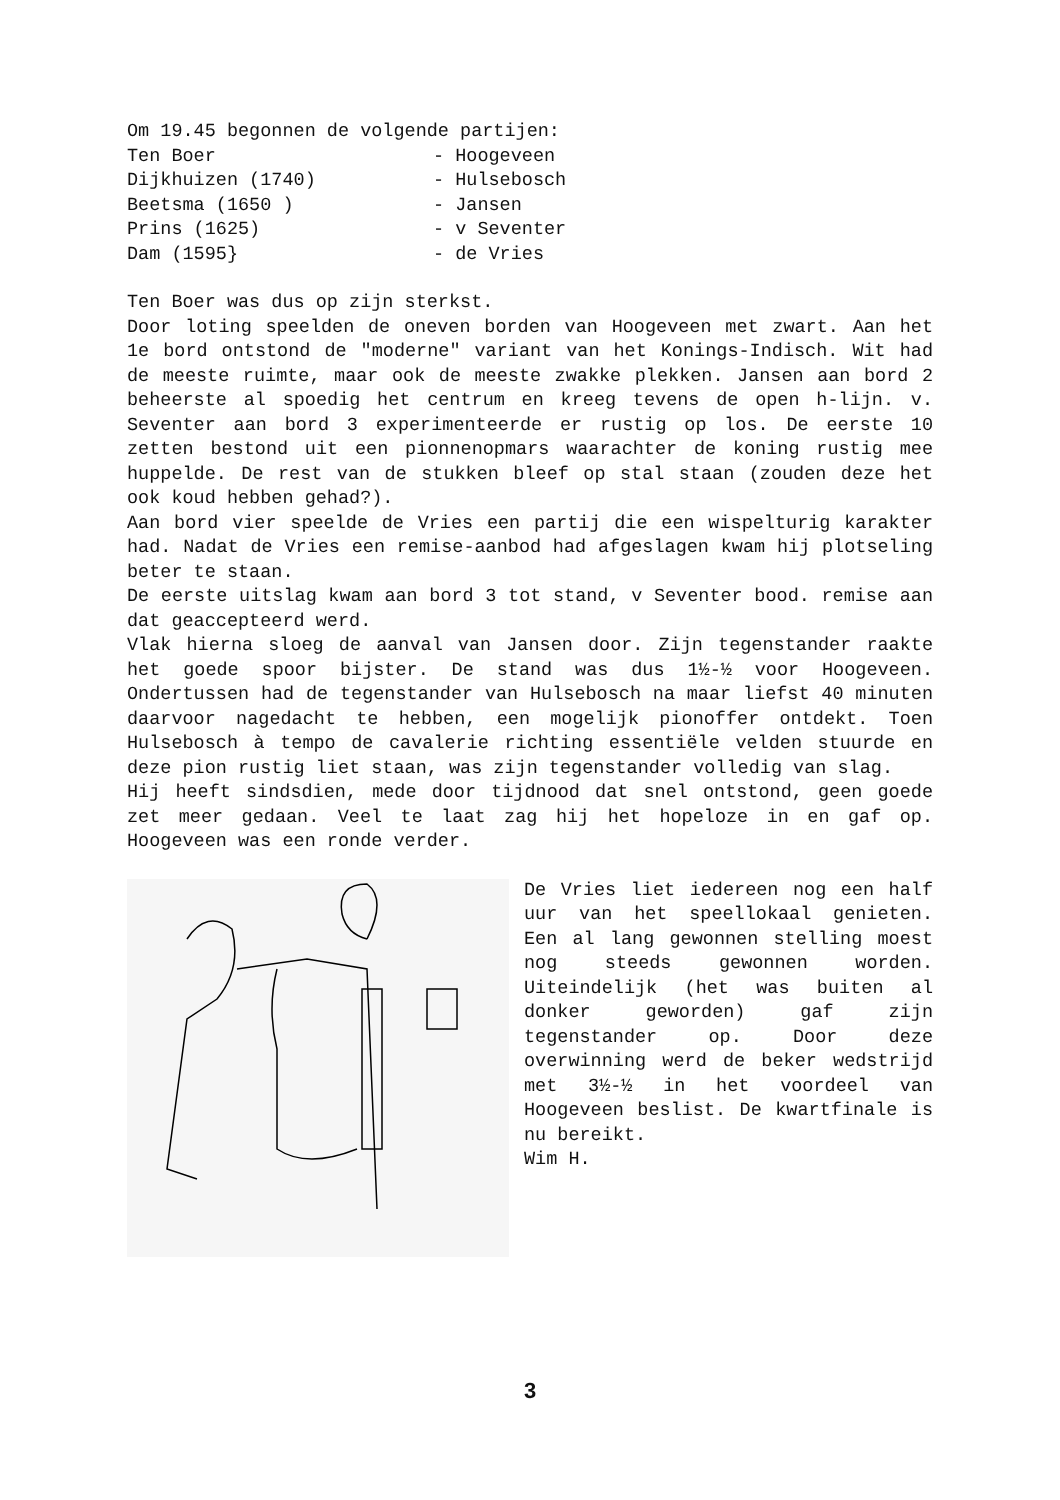Om 19.45 begonnen de volgende partijen:
| Ten Boer | - Hoogeveen |
| Dijkhuizen (1740) | - Hulsebosch |
| Beetsma (1650 ) | - Jansen |
| Prins (1625) | - v Seventer |
| Dam (1595} | - de Vries |
Ten Boer was dus op zijn sterkst.
Door loting speelden de oneven borden van Hoogeveen met zwart. Aan het 1e bord ontstond de "moderne" variant van het Konings-Indisch. Wit had de meeste ruimte, maar ook de meeste zwakke plekken. Jansen aan bord 2 beheerste al spoedig het centrum en kreeg tevens de open h-lijn. v. Seventer aan bord 3 experimenteerde er rustig op los. De eerste 10 zetten bestond uit een pionnenopmars waarachter de koning rustig mee huppelde. De rest van de stukken bleef op stal staan (zouden deze het ook koud hebben gehad?).
Aan bord vier speelde de Vries een partij die een wispelturig karakter had. Nadat de Vries een remise-aanbod had afgeslagen kwam hij plotseling beter te staan.
De eerste uitslag kwam aan bord 3 tot stand, v Seventer bood. remise aan dat geaccepteerd werd.
Vlak hierna sloeg de aanval van Jansen door. Zijn tegenstander raakte het goede spoor bijster. De stand was dus 1½-½ voor Hoogeveen. Ondertussen had de tegenstander van Hulsebosch na maar liefst 40 minuten daarvoor nagedacht te hebben, een mogelijk pionoffer ontdekt. Toen Hulsebosch à tempo de cavalerie richting essentiële velden stuurde en deze pion rustig liet staan, was zijn tegenstander volledig van slag.
Hij heeft sindsdien, mede door tijdnood dat snel ontstond, geen goede zet meer gedaan. Veel te laat zag hij het hopeloze in en gaf op. Hoogeveen was een ronde verder.
De Vries liet iedereen nog een half uur van het speellokaal genieten. Een al lang gewonnen stelling moest nog steeds gewonnen worden. Uiteindelijk (het was buiten al donker geworden) gaf zijn tegenstander op. Door deze overwinning werd de beker wedstrijd met 3½-½ in het voordeel van Hoogeveen beslist. De kwartfinale is nu bereikt.
Wim H.
3